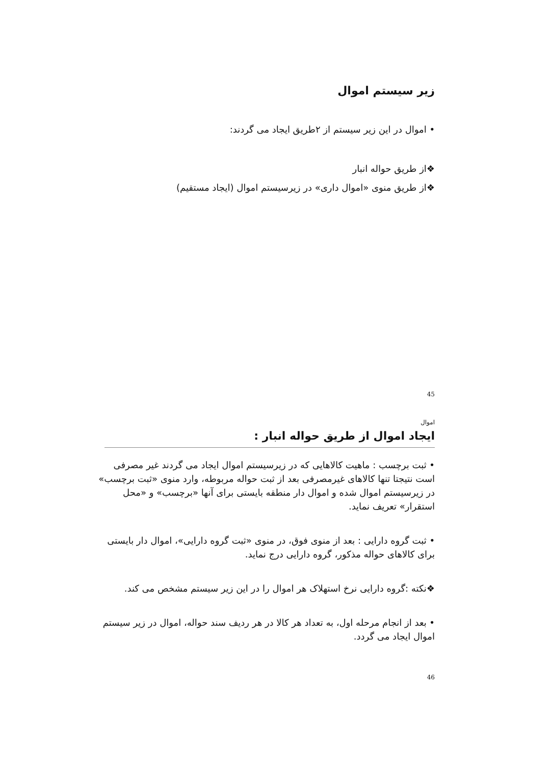زیر سیستم اموال
• اموال در این زیر سیستم از ۲طریق ایجاد می گردند:
❖از طریق حواله انبار
❖از طریق منوی «اموال داری» در زیرسیستم اموال (ایجاد مستقیم)
45
اموال
ایجاد اموال از طریق حواله انبار :
• ثبت برچسب : ماهیت کالاهایی که در زیرسیستم اموال ایجاد می گردند غیر مصرفی است نتیجتا تنها کالاهای غیرمصرفی بعد از ثبت حواله مربوطه، وارد منوی «ثبت برچسب» در زیرسیستم اموال شده و اموال دار منطقه بایستی برای آنها «برچسب» و «محل استقرار» تعریف نماید.
• ثبت گروه دارایی : بعد از منوی فوق، در منوی «ثبت گروه دارایی»، اموال دار بایستی برای کالاهای حواله مذکور، گروه دارایی درج نماید.
❖نکته :گروه دارایی نرخ استهلاک هر اموال را در این زیر سیستم مشخص می کند.
• بعد از انجام مرحله اول، به تعداد هر کالا در هر ردیف سند حواله، اموال در زیر سیستم اموال ایجاد می گردد.
46